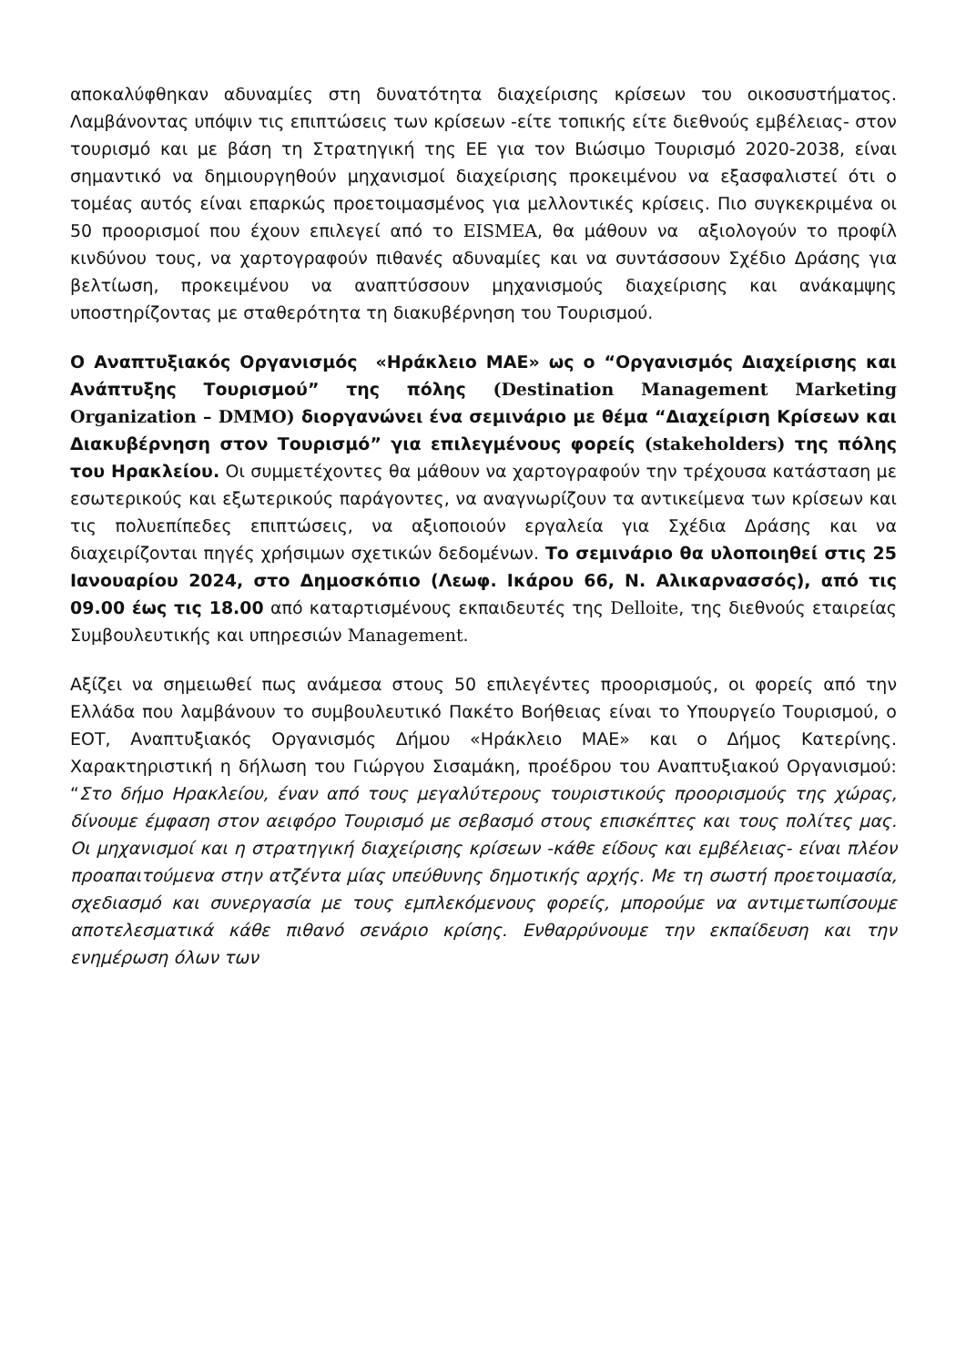αποκαλύφθηκαν αδυναμίες στη δυνατότητα διαχείρισης κρίσεων του οικοσυστήματος. Λαμβάνοντας υπόψιν τις επιπτώσεις των κρίσεων -είτε τοπικής είτε διεθνούς εμβέλειας- στον τουρισμό και με βάση τη Στρατηγική της ΕΕ για τον Βιώσιμο Τουρισμό 2020-2038, είναι σημαντικό να δημιουργηθούν μηχανισμοί διαχείρισης προκειμένου να εξασφαλιστεί ότι ο τομέας αυτός είναι επαρκώς προετοιμασμένος για μελλοντικές κρίσεις. Πιο συγκεκριμένα οι 50 προορισμοί που έχουν επιλεγεί από το EISMEA, θα μάθουν να αξιολογούν το προφίλ κινδύνου τους, να χαρτογραφούν πιθανές αδυναμίες και να συντάσσουν Σχέδιο Δράσης για βελτίωση, προκειμένου να αναπτύσσουν μηχανισμούς διαχείρισης και ανάκαμψης υποστηρίζοντας με σταθερότητα τη διακυβέρνηση του Τουρισμού.
Ο Αναπτυξιακός Οργανισμός «Ηράκλειο ΜΑΕ» ως ο “Οργανισμός Διαχείρισης και Ανάπτυξης Τουρισμού” της πόλης (Destination Management Marketing Organization – DMMO) διοργανώνει ένα σεμινάριο με θέμα “Διαχείριση Κρίσεων και Διακυβέρνηση στον Τουρισμό” για επιλεγμένους φορείς (stakeholders) της πόλης του Ηρακλείου. Οι συμμετέχοντες θα μάθουν να χαρτογραφούν την τρέχουσα κατάσταση με εσωτερικούς και εξωτερικούς παράγοντες, να αναγνωρίζουν τα αντικείμενα των κρίσεων και τις πολυεπίπεδες επιπτώσεις, να αξιοποιούν εργαλεία για Σχέδια Δράσης και να διαχειρίζονται πηγές χρήσιμων σχετικών δεδομένων. Το σεμινάριο θα υλοποιηθεί στις 25 Ιανουαρίου 2024, στο Δημοσκόπιο (Λεωφ. Ικάρου 66, Ν. Αλικαρνασσός), από τις 09.00 έως τις 18.00 από καταρτισμένους εκπαιδευτές της Delloite, της διεθνούς εταιρείας Συμβουλευτικής και υπηρεσιών Management.
Αξίζει να σημειωθεί πως ανάμεσα στους 50 επιλεγέντες προορισμούς, οι φορείς από την Ελλάδα που λαμβάνουν το συμβουλευτικό Πακέτο Βοήθειας είναι το Υπουργείο Τουρισμού, ο ΕΟΤ, Αναπτυξιακός Οργανισμός Δήμου «Ηράκλειο ΜΑΕ» και ο Δήμος Κατερίνης. Χαρακτηριστική η δήλωση του Γιώργου Σισαμάκη, προέδρου του Αναπτυξιακού Οργανισμού: “Στο δήμο Ηρακλείου, έναν από τους μεγαλύτερους τουριστικούς προορισμούς της χώρας, δίνουμε έμφαση στον αειφόρο Τουρισμό με σεβασμό στους επισκέπτες και τους πολίτες μας. Οι μηχανισμοί και η στρατηγική διαχείρισης κρίσεων -κάθε είδους και εμβέλειας- είναι πλέον προαπαιτούμενα στην ατζέντα μίας υπεύθυνης δημοτικής αρχής. Με τη σωστή προετοιμασία, σχεδιασμό και συνεργασία με τους εμπλεκόμενους φορείς, μπορούμε να αντιμετωπίσουμε αποτελεσματικά κάθε πιθανό σενάριο κρίσης. Ενθαρρύνουμε την εκπαίδευση και την ενημέρωση όλων των